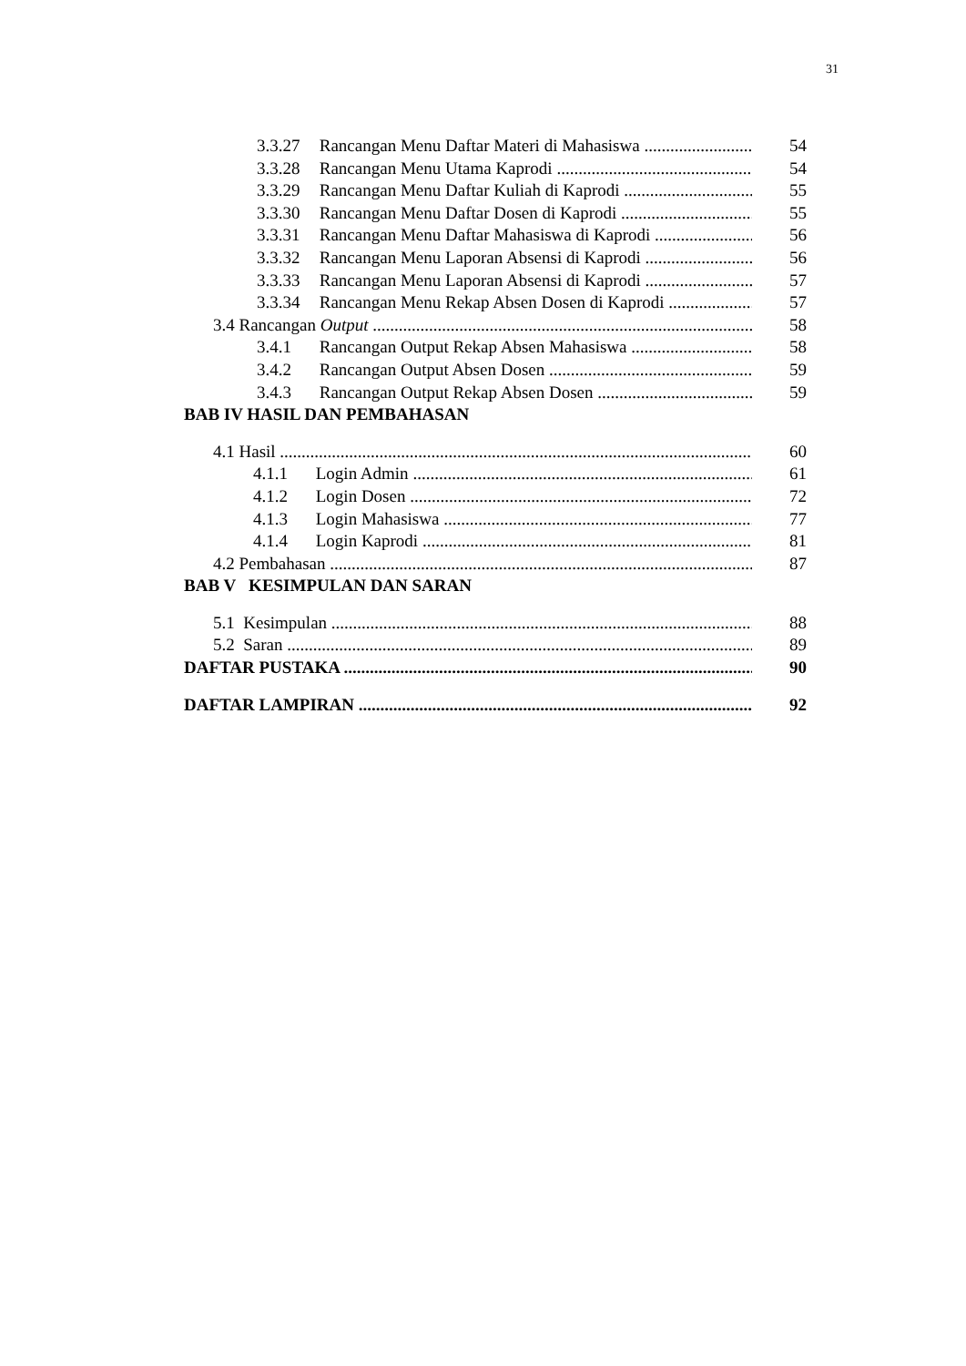31
3.3.27 Rancangan Menu Daftar Materi di Mahasiswa 54
3.3.28 Rancangan Menu Utama Kaprodi 54
3.3.29 Rancangan Menu Daftar Kuliah di Kaprodi 55
3.3.30 Rancangan Menu Daftar Dosen di Kaprodi 55
3.3.31 Rancangan Menu Daftar Mahasiswa di Kaprodi 56
3.3.32 Rancangan Menu Laporan Absensi di Kaprodi 56
3.3.33 Rancangan Menu Laporan Absensi di Kaprodi 57
3.3.34 Rancangan Menu Rekap Absen Dosen di Kaprodi 57
3.4 Rancangan Output 58
3.4.1 Rancangan Output Rekap Absen Mahasiswa 58
3.4.2 Rancangan Output Absen Dosen 59
3.4.3 Rancangan Output Rekap Absen Dosen 59
BAB IV HASIL DAN PEMBAHASAN
4.1 Hasil 60
4.1.1 Login Admin 61
4.1.2 Login Dosen 72
4.1.3 Login Mahasiswa 77
4.1.4 Login Kaprodi 81
4.2 Pembahasan 87
BAB V KESIMPULAN DAN SARAN
5.1 Kesimpulan 88
5.2 Saran 89
DAFTAR PUSTAKA 90
DAFTAR LAMPIRAN 92